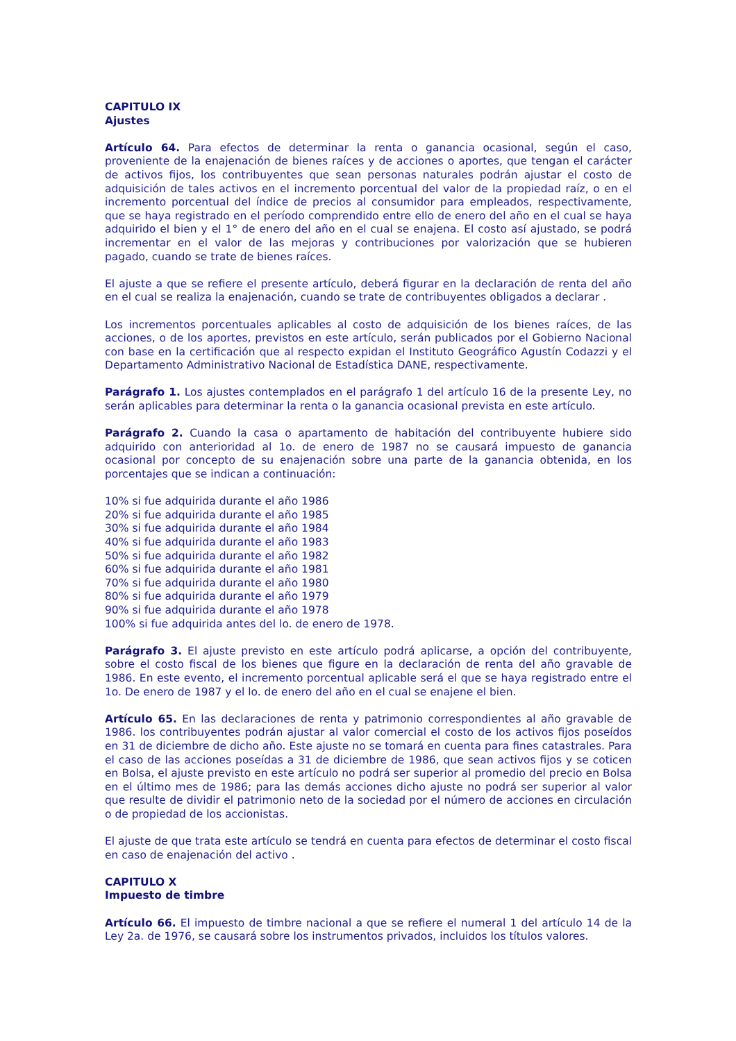CAPITULO IX
Ajustes
Artículo 64. Para efectos de determinar la renta o ganancia ocasional, según el caso, proveniente de la enajenación de bienes raíces y de acciones o aportes, que tengan el carácter de activos fijos, los contribuyentes que sean personas naturales podrán ajustar el costo de adquisición de tales activos en el incremento porcentual del valor de la propiedad raíz, o en el incremento porcentual del índice de precios al consumidor para empleados, respectivamente, que se haya registrado en el período comprendido entre ello de enero del año en el cual se haya adquirido el bien y el 1° de enero del año en el cual se enajena. El costo así ajustado, se podrá incrementar en el valor de las mejoras y contribuciones por valorización que se hubieren pagado, cuando se trate de bienes raíces.
El ajuste a que se refiere el presente artículo, deberá figurar en la declaración de renta del año en el cual se realiza la enajenación, cuando se trate de contribuyentes obligados a declarar .
Los incrementos porcentuales aplicables al costo de adquisición de los bienes raíces, de las acciones, o de los aportes, previstos en este artículo, serán publicados por el Gobierno Nacional con base en la certificación que al respecto expidan el Instituto Geográfico Agustín Codazzi y el Departamento Administrativo Nacional de Estadística DANE, respectivamente.
Parágrafo 1. Los ajustes contemplados en el parágrafo 1 del artículo 16 de la presente Ley, no serán aplicables para determinar la renta o la ganancia ocasional prevista en este artículo.
Parágrafo 2. Cuando la casa o apartamento de habitación del contribuyente hubiere sido adquirido con anterioridad al 1o. de enero de 1987 no se causará impuesto de ganancia ocasional por concepto de su enajenación sobre una parte de la ganancia obtenida, en los porcentajes que se indican a continuación:
10% si fue adquirida durante el año 1986
20% si fue adquirida durante el año 1985
30% si fue adquirida durante el año 1984
40% si fue adquirida durante el año 1983
50% si fue adquirida durante el año 1982
60% si fue adquirida durante el año 1981
70% si fue adquirida durante el año 1980
80% si fue adquirida durante el año 1979
90% si fue adquirida durante el año 1978
100% si fue adquirida antes del lo. de enero de 1978.
Parágrafo 3. El ajuste previsto en este artículo podrá aplicarse, a opción del contribuyente, sobre el costo fiscal de los bienes que figure en la declaración de renta del año gravable de 1986. En este evento, el incremento porcentual aplicable será el que se haya registrado entre el 1o. De enero de 1987 y el lo. de enero del año en el cual se enajene el bien.
Artículo 65. En las declaraciones de renta y patrimonio correspondientes al año gravable de 1986. los contribuyentes podrán ajustar al valor comercial el costo de los activos fijos poseídos en 31 de diciembre de dicho año. Este ajuste no se tomará en cuenta para fines catastrales. Para el caso de las acciones poseídas a 31 de diciembre de 1986, que sean activos fijos y se coticen en Bolsa, el ajuste previsto en este artículo no podrá ser superior al promedio del precio en Bolsa en el último mes de 1986; para las demás acciones dicho ajuste no podrá ser superior al valor que resulte de dividir el patrimonio neto de la sociedad por el número de acciones en circulación o de propiedad de los accionistas.
El ajuste de que trata este artículo se tendrá en cuenta para efectos de determinar el costo fiscal en caso de enajenación del activo .
CAPITULO X
Impuesto de timbre
Artículo 66. El impuesto de timbre nacional a que se refiere el numeral 1 del artículo 14 de la Ley 2a. de 1976, se causará sobre los instrumentos privados, incluidos los títulos valores.